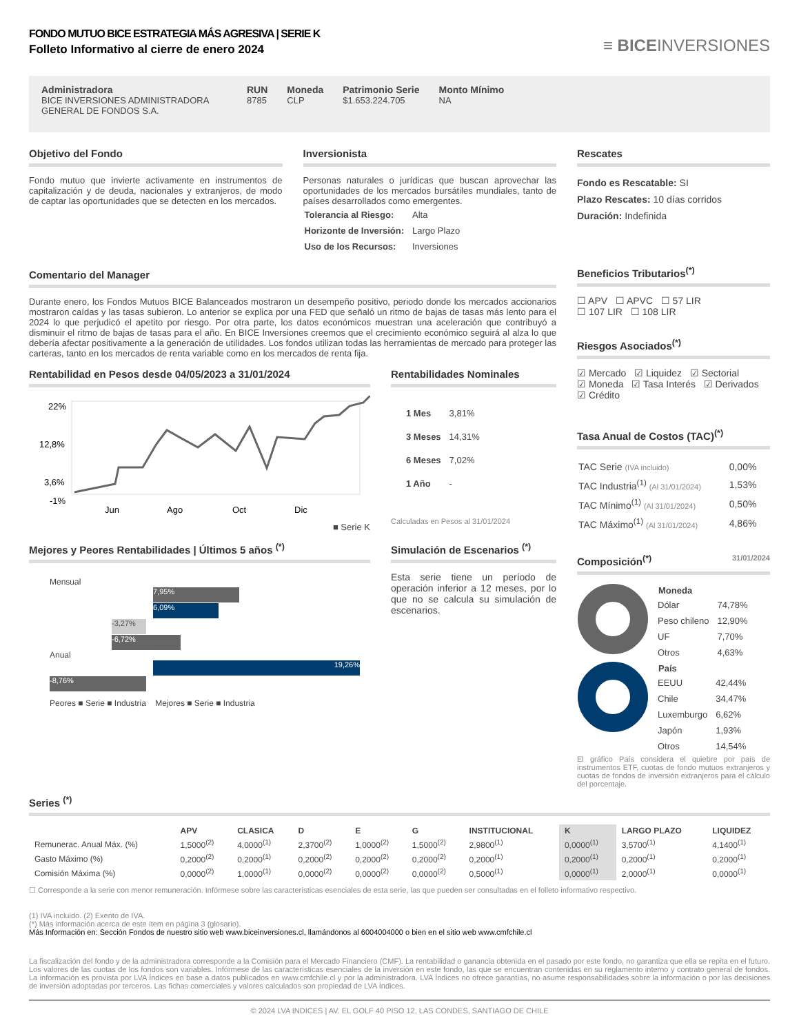FONDO MUTUO BICE ESTRATEGIA MÁS AGRESIVA | SERIE K
Folleto Informativo al cierre de enero 2024
≡ BICEINVERSIONES
Administradora
BICE INVERSIONES ADMINISTRADORA GENERAL DE FONDOS S.A.
RUN
8785
Moneda
CLP
Patrimonio Serie
$1.653.224.705
Monto Mínimo
NA
Objetivo del Fondo
Fondo mutuo que invierte activamente en instrumentos de capitalización y de deuda, nacionales y extranjeros, de modo de captar las oportunidades que se detecten en los mercados.
Inversionista
Personas naturales o jurídicas que buscan aprovechar las oportunidades de los mercados bursátiles mundiales, tanto de países desarrollados como emergentes.
| Tolerancia al Riesgo: | Alta |
| Horizonte de Inversión: | Largo Plazo |
| Uso de los Recursos: | Inversiones |
Comentario del Manager
Durante enero, los Fondos Mutuos BICE Balanceados mostraron un desempeño positivo, periodo donde los mercados accionarios mostraron caídas y las tasas subieron. Lo anterior se explica por una FED que señaló un ritmo de bajas de tasas más lento para el 2024 lo que perjudicó el apetito por riesgo. Por otra parte, los datos económicos muestran una aceleración que contribuyó a disminuir el ritmo de bajas de tasas para el año. En BICE Inversiones creemos que el crecimiento económico seguirá al alza lo que debería afectar positivamente a la generación de utilidades. Los fondos utilizan todas las herramientas de mercado para proteger las carteras, tanto en los mercados de renta variable como en los mercados de renta fija.
Rentabilidad en Pesos desde 04/05/2023 a 31/01/2024
22%
12,8%
3,6%
-1%
Jun
Ago
Oct
Dic
■ Serie K
Rentabilidades Nominales
| 1 Mes | 3,81% |
| 3 Meses | 14,31% |
| 6 Meses | 7,02% |
| 1 Año | - |
Calculadas en Pesos al 31/01/2024
Mejores y Peores Rentabilidades | Últimos 5 años <sup>(*)</sup>
Mensual
7,95%
6,09%
-3,27%
-6,72%
Anual
19,26%
-8,76%
Peores ■ Serie ■ Industria Mejores ■ Serie ■ Industria
Simulación de Escenarios <sup>(*)</sup>
Esta serie tiene un período de operación inferior a 12 meses, por lo que no se calcula su simulación de escenarios.
Rescates
Fondo es Rescatable: SI
Plazo Rescates: 10 días corridos
Duración: Indefinida
Beneficios Tributarios<sup>(*)</sup>
☐ APV ☐ APVC ☐ 57 LIR
☐ 107 LIR ☐ 108 LIR
Riesgos Asociados<sup>(*)</sup>
☑ Mercado ☑ Liquidez ☑ Sectorial
☑ Moneda ☑ Tasa Interés ☑ Derivados
☑ Crédito
Tasa Anual de Costos (TAC)<sup>(*)</sup>
| TAC Serie (IVA incluido) | 0,00% |
| TAC Industria<sup>(1)</sup> (Al 31/01/2024) | 1,53% |
| TAC Mínimo<sup>(1)</sup> (Al 31/01/2024) | 0,50% |
| TAC Máximo<sup>(1)</sup> (Al 31/01/2024) | 4,86% |
Composición<sup>(*)</sup> 31/01/2024
| Moneda | |
| --- | --- |
| Dólar | 74,78% |
| Peso chileno | 12,90% |
| UF | 7,70% |
| Otros | 4,63% |
| País | |
| --- | --- |
| EEUU | 42,44% |
| Chile | 34,47% |
| Luxemburgo | 6,62% |
| Japón | 1,93% |
| Otros | 14,54% |
El gráfico País considera el quiebre por país de instrumentos ETF, cuotas de fondo mutuos extranjeros y cuotas de fondos de inversión extranjeros para el cálculo del porcentaje.
Series <sup>(*)</sup>
| | APV | CLASICA | D | E | G | INSTITUCIONAL | K | LARGO PLAZO | LIQUIDEZ |
| --- | --- | --- | --- | --- | --- | --- | --- | --- | --- |
| Remunerac. Anual Máx. (%) | 1,5000<sup>(2)</sup> | 4,0000<sup>(1)</sup> | 2,3700<sup>(2)</sup> | 1,0000<sup>(2)</sup> | 1,5000<sup>(2)</sup> | 2,9800<sup>(1)</sup> | 0,0000<sup>(1)</sup> | 3,5700<sup>(1)</sup> | 4,1400<sup>(1)</sup> |
| Gasto Máximo (%) | 0,2000<sup>(2)</sup> | 0,2000<sup>(1)</sup> | 0,2000<sup>(2)</sup> | 0,2000<sup>(2)</sup> | 0,2000<sup>(2)</sup> | 0,2000<sup>(1)</sup> | 0,2000<sup>(1)</sup> | 0,2000<sup>(1)</sup> | 0,2000<sup>(1)</sup> |
| Comisión Máxima (%) | 0,0000<sup>(2)</sup> | 1,0000<sup>(1)</sup> | 0,0000<sup>(2)</sup> | 0,0000<sup>(2)</sup> | 0,0000<sup>(2)</sup> | 0,5000<sup>(1)</sup> | 0,0000<sup>(1)</sup> | 2,0000<sup>(1)</sup> | 0,0000<sup>(1)</sup> |
☐ Corresponde a la serie con menor remuneración. Infórmese sobre las características esenciales de esta serie, las que pueden ser consultadas en el folleto informativo respectivo.
(1) IVA incluido. (2) Exento de IVA.
(*) Más información acerca de este ítem en página 3 (glosario).
Más Información en: Sección Fondos de nuestro sitio web www.biceinversiones.cl, llamándonos al 6004004000 o bien en el sitio web www.cmfchile.cl
La fiscalización del fondo y de la administradora corresponde a la Comisión para el Mercado Financiero (CMF). La rentabilidad o ganancia obtenida en el pasado por este fondo, no garantiza que ella se repita en el futuro. Los valores de las cuotas de los fondos son variables. Infórmese de las características esenciales de la inversión en este fondo, las que se encuentran contenidas en su reglamento interno y contrato general de fondos. La información es provista por LVA Índices en base a datos publicados en www.cmfchile.cl y por la administradora. LVA Índices no ofrece garantías, no asume responsabilidades sobre la información o por las decisiones de inversión adoptadas por terceros. Las fichas comerciales y valores calculados son propiedad de LVA Índices.
© 2024 LVA INDICES | AV. EL GOLF 40 PISO 12, LAS CONDES, SANTIAGO DE CHILE